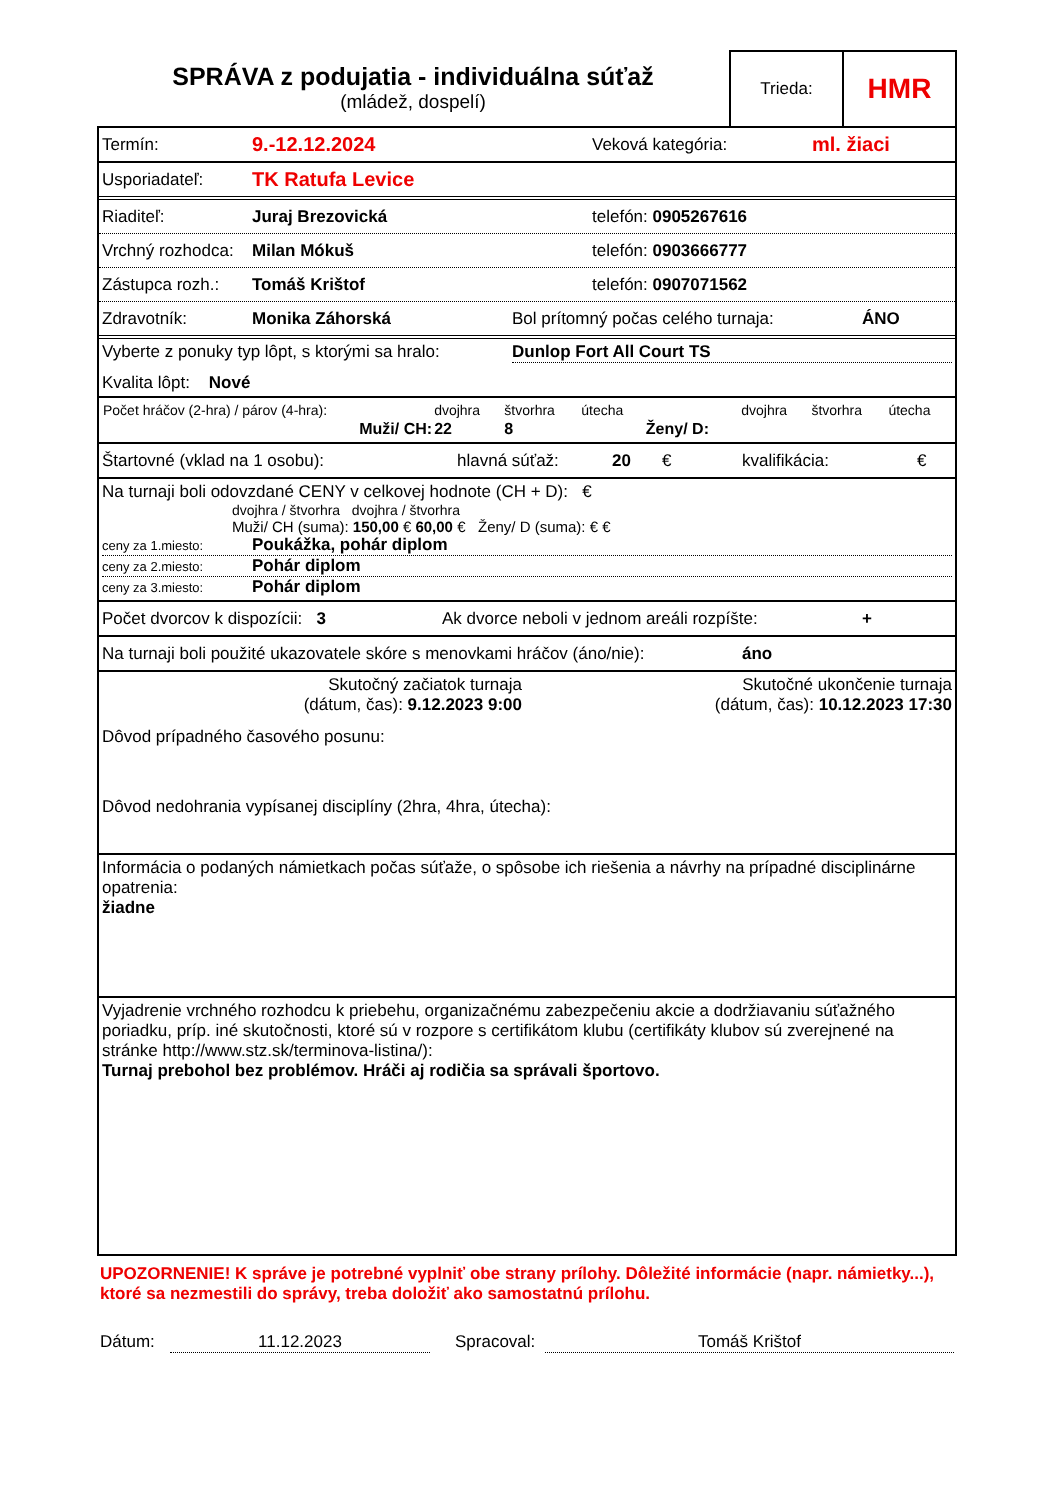SPRÁVA z podujatia - individuálna súťaž
(mládež, dospelí)
Trieda:
HMR
Termín: 9.-12.12.2024 Veková kategória: ml. žiaci
Usporiadateľ: TK Ratufa Levice
Riaditeľ: Juraj Brezovická telefón: 0905267616
Vrchný rozhodca: Milan Mókuš telefón: 0903666777
Zástupca rozh.: Tomáš Krištof telefón: 0907071562
Zdravotník: Monika Záhorská Bol prítomný počas celého turnaja: ÁNO
Vyberte z ponuky typ lôpt, s ktorými sa hralo: Dunlop Fort All Court TS
Kvalita lôpt: Nové
| Počet hráčov (2-hra) / párov (4-hra): | | dvojhra | štvorhra | útecha | | dvojhra | štvorhra | útecha |
| | Muži/ CH: | 22 | 8 | | Ženy/ D: | | | |
Štartovné (vklad na 1 osobu): hlavná súťaž: 20 € kvalifikácia: €
Na turnaji boli odovzdané CENY v celkovej hodnote (CH + D): €
dvojhra / štvorhra dvojhra / štvorhra
Muži/ CH (suma): 150,00 € 60,00 € Ženy/ D (suma): € €
ceny za 1.miesto: Poukážka, pohár diplom
ceny za 2.miesto: Pohár diplom
ceny za 3.miesto: Pohár diplom
Počet dvorcov k dispozícii: 3 Ak dvorce neboli v jednom areáli rozpíšte: +
Na turnaji boli použité ukazovatele skóre s menovkami hráčov (áno/nie): áno
Skutočný začiatok turnaja
(dátum, čas): 9.12.2023 9:00
Skutočné ukončenie turnaja
(dátum, čas): 10.12.2023 17:30
Dôvod prípadného časového posunu:
Dôvod nedohrania vypísanej disciplíny (2hra, 4hra, útecha):
Informácia o podaných námietkach počas súťaže, o spôsobe ich riešenia a návrhy na prípadné disciplinárne opatrenia:
žiadne
Vyjadrenie vrchného rozhodcu k priebehu, organizačnému zabezpečeniu akcie a dodržiavaniu súťažného poriadku, príp. iné skutočnosti, ktoré sú v rozpore s certifikátom klubu (certifikáty klubov sú zverejnené na stránke http://www.stz.sk/terminova-listina/):
Turnaj prebohol bez problémov. Hráči aj rodičia sa správali športovo.
UPOZORNENIE! K správe je potrebné vyplniť obe strany prílohy. Dôležité informácie (napr. námietky...), ktoré sa nezmestili do správy, treba doložiť ako samostatnú prílohu.
Dátum: 11.12.2023 Spracoval: Tomáš Krištof